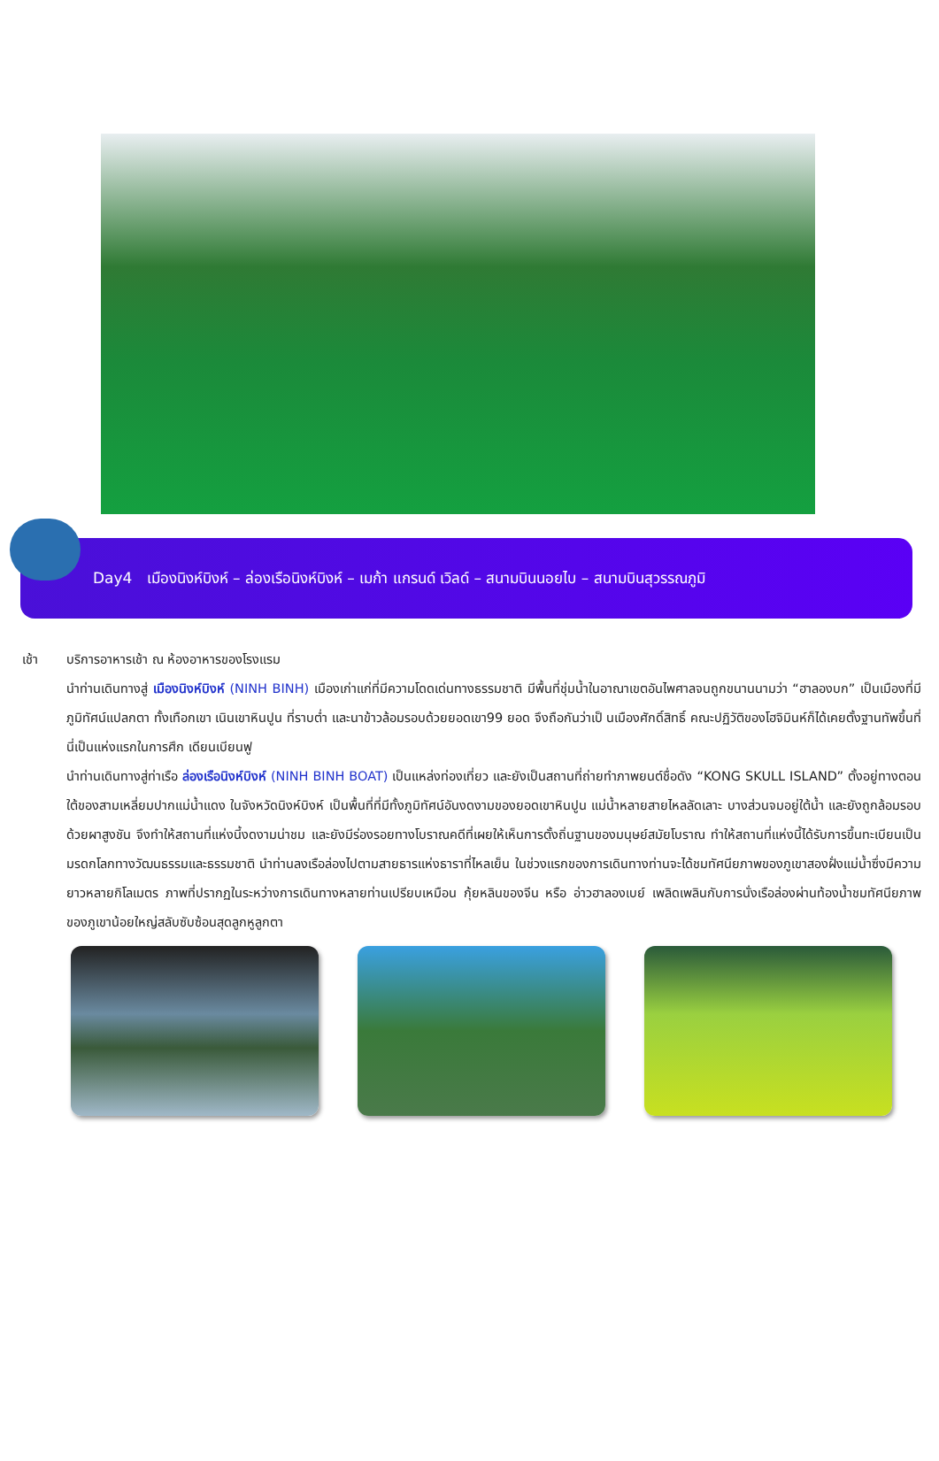Day4 เมืองนิงห์บิงห์ – ล่องเรือนิงห์บิงห์ – เมก้า แกรนด์ เวิลด์ – สนามบินนอยไบ – สนามบินสุวรรณภูมิ
เช้า บริการอาหารเช้า ณ ห้องอาหารของโรงแรม
นำท่านเดินทางสู่ เมืองนิงห์บิงห์ (NINH BINH) เมืองเก่าแก่ที่มีความโดดเด่นทางธรรมชาติ มีพื้นที่ชุ่มน้ำในอาณาเขตอันไพศาลจนถูกขนานนามว่า “ฮาลองบก” เป็นเมืองที่มีภูมิทัศน์แปลกตา ทั้งเทือกเขา เนินเขาหินปูน ที่ราบต่ำ และนาข้าวล้อมรอบด้วยยอดเขา99 ยอด จึงถือกันว่าเป็ นเมืองศักดิ์สิทธิ์ คณะปฏิวัติของโฮจิมินห์ก็ได้เคยตั้งฐานทัพขึ้นที่นี่เป็นแห่งแรกในการศึก เดียนเบียนฟู
นำท่านเดินทางสู่ท่าเรือ ล่องเรือนิงห์บิงห์ (NINH BINH BOAT) เป็นแหล่งท่องเที่ยว และยังเป็นสถานที่ถ่ายทำภาพยนต์ชื่อดัง “KONG SKULL ISLAND” ตั้งอยู่ทางตอนใต้ของสามเหลี่ยมปากแม่น้ำแดง ในจังหวัดนิงห์บิงห์ เป็นพื้นที่ที่มีทั้งภูมิทัศน์อันงดงามของยอดเขาหินปูน แม่น้ำหลายสายไหลลัดเลาะ บางส่วนจมอยู่ใต้น้ำ และยังถูกล้อมรอบด้วยผาสูงชัน จึงทำให้สถานที่แห่งนี้งดงามน่าชม และยังมีร่องรอยทางโบราณคดีที่เผยให้เห็นการตั้งถิ่นฐานของมนุษย์สมัยโบราณ ทำให้สถานที่แห่งนี้ได้รับการขึ้นทะเบียนเป็นมรดกโลกทางวัฒนธรรมและธรรมชาติ นำท่านลงเรือล่องไปตามสายธารแห่งธาราที่ไหลเย็น ในช่วงแรกของการเดินทางท่านจะได้ชมทัศนียภาพของภูเขาสองฝั่งแม่น้ำซึ่งมีความยาวหลายกิโลเมตร ภาพที่ปรากฏในระหว่างการเดินทางหลายท่านเปรียบเหมือน กุ้ยหลินของจีน หรือ อ่าวฮาลองเบย์ เพลิดเพลินกับการนั่งเรือล่องผ่านท้องน้ำชมทัศนียภาพของภูเขาน้อยใหญ่สลับซับซ้อนสุดลูกหูลูกตา